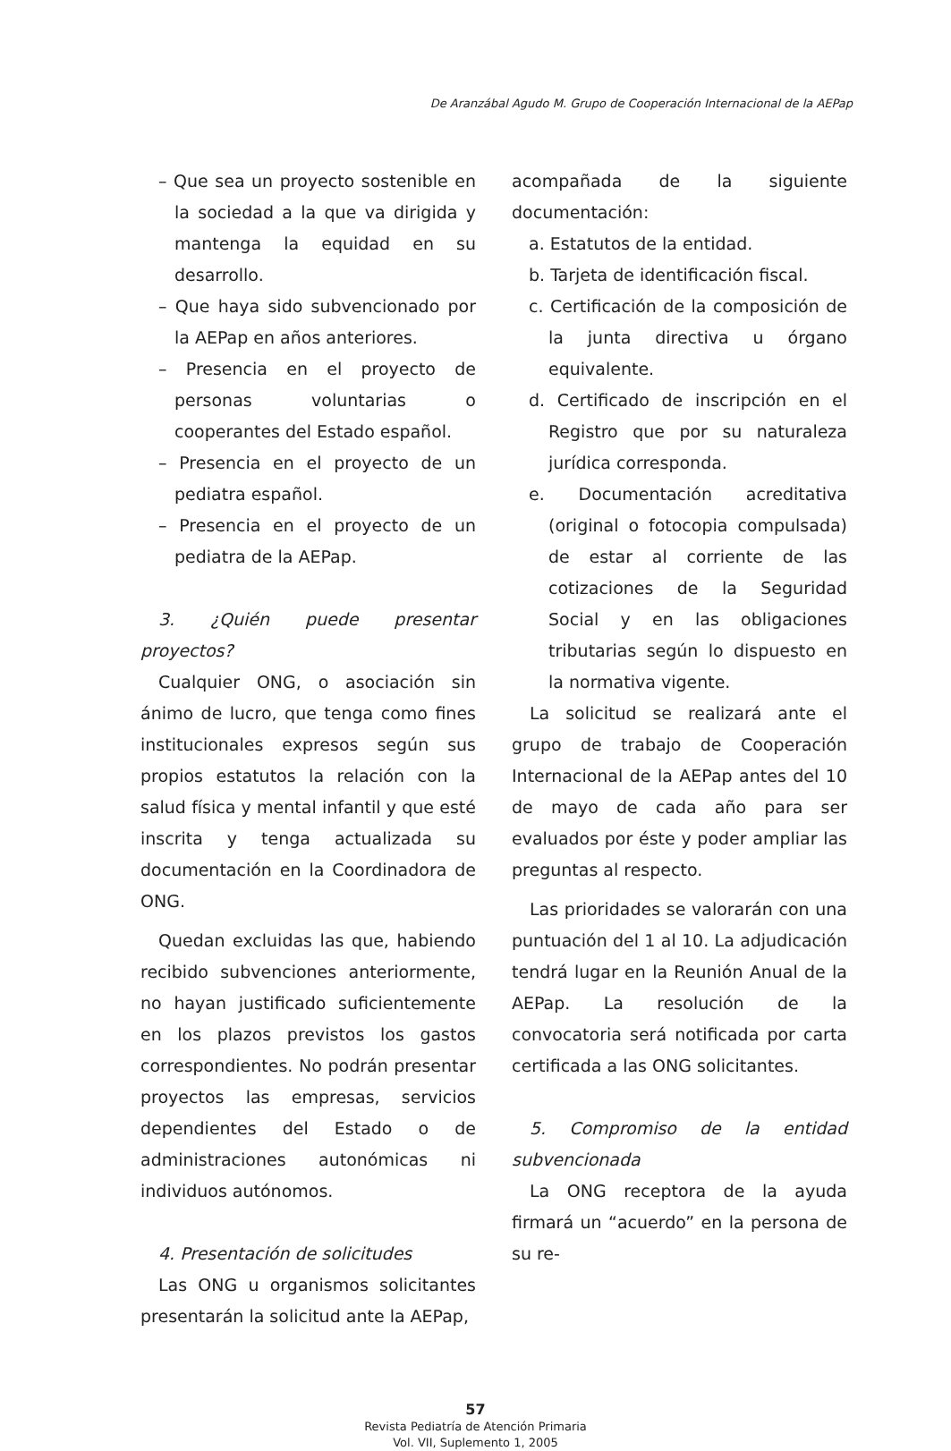De Aranzábal Agudo M. Grupo de Cooperación Internacional de la AEPap
– Que sea un proyecto sostenible en la sociedad a la que va dirigida y mantenga la equidad en su desarrollo.
– Que haya sido subvencionado por la AEPap en años anteriores.
– Presencia en el proyecto de personas voluntarias o cooperantes del Estado español.
– Presencia en el proyecto de un pediatra español.
– Presencia en el proyecto de un pediatra de la AEPap.
3. ¿Quién puede presentar proyectos?
Cualquier ONG, o asociación sin ánimo de lucro, que tenga como fines institucionales expresos según sus propios estatutos la relación con la salud física y mental infantil y que esté inscrita y tenga actualizada su documentación en la Coordinadora de ONG.
Quedan excluidas las que, habiendo recibido subvenciones anteriormente, no hayan justificado suficientemente en los plazos previstos los gastos correspondientes. No podrán presentar proyectos las empresas, servicios dependientes del Estado o de administraciones autonómicas ni individuos autónomos.
4. Presentación de solicitudes
Las ONG u organismos solicitantes presentarán la solicitud ante la AEPap,
acompañada de la siguiente documentación:
a. Estatutos de la entidad.
b. Tarjeta de identificación fiscal.
c. Certificación de la composición de la junta directiva u órgano equivalente.
d. Certificado de inscripción en el Registro que por su naturaleza jurídica corresponda.
e. Documentación acreditativa (original o fotocopia compulsada) de estar al corriente de las cotizaciones de la Seguridad Social y en las obligaciones tributarias según lo dispuesto en la normativa vigente.
La solicitud se realizará ante el grupo de trabajo de Cooperación Internacional de la AEPap antes del 10 de mayo de cada año para ser evaluados por éste y poder ampliar las preguntas al respecto.
Las prioridades se valorarán con una puntuación del 1 al 10. La adjudicación tendrá lugar en la Reunión Anual de la AEPap. La resolución de la convocatoria será notificada por carta certificada a las ONG solicitantes.
5. Compromiso de la entidad subvencionada
La ONG receptora de la ayuda firmará un “acuerdo” en la persona de su re-
57
Revista Pediatría de Atención Primaria
Vol. VII, Suplemento 1, 2005